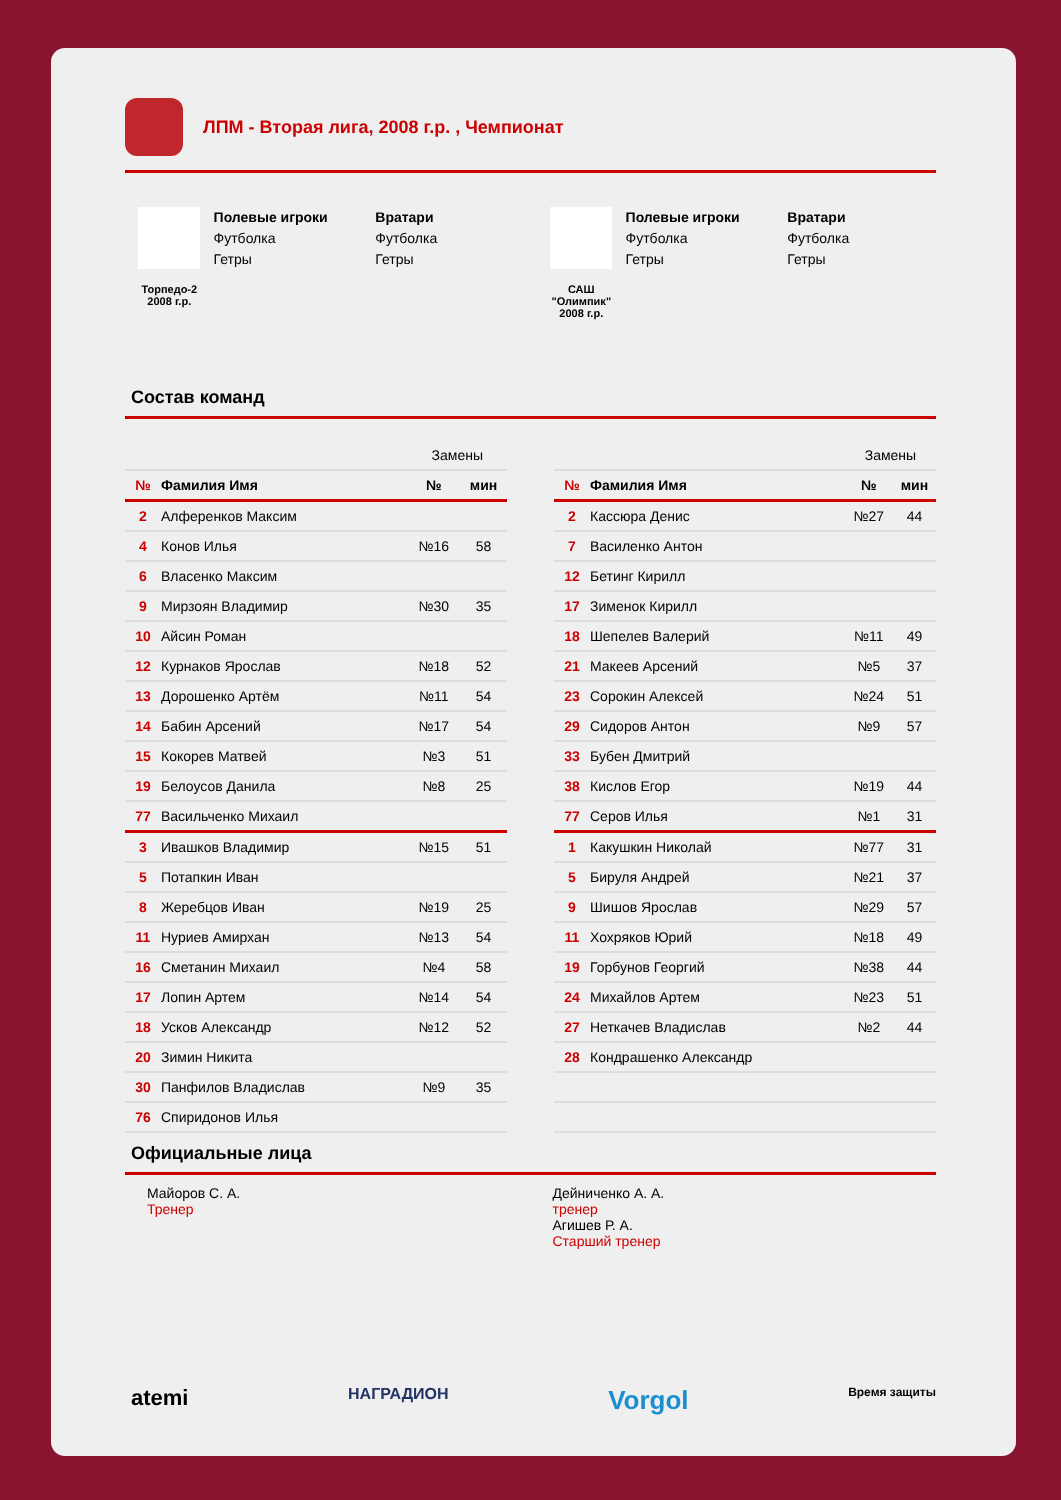ЛПМ - Вторая лига, 2008 г.р. , Чемпионат
Торпедо-2
2008 г.р.
Полевые игроки
Футболка
Гетры
Вратари
Футболка
Гетры
САШ
"Олимпик"
2008 г.р.
Полевые игроки
Футболка
Гетры
Вратари
Футболка
Гетры
Состав команд
| | | Замены | |
| № | Фамилия Имя | № | мин |
| 2 | Алференков Максим | | |
| 4 | Конов Илья | №16 | 58 |
| 6 | Власенко Максим | | |
| 9 | Мирзоян Владимир | №30 | 35 |
| 10 | Айсин Роман | | |
| 12 | Курнаков Ярослав | №18 | 52 |
| 13 | Дорошенко Артём | №11 | 54 |
| 14 | Бабин Арсений | №17 | 54 |
| 15 | Кокорев Матвей | №3 | 51 |
| 19 | Белоусов Данила | №8 | 25 |
| 77 | Васильченко Михаил | | |
| 3 | Ивашков Владимир | №15 | 51 |
| 5 | Потапкин Иван | | |
| 8 | Жеребцов Иван | №19 | 25 |
| 11 | Нуриев Амирхан | №13 | 54 |
| 16 | Сметанин Михаил | №4 | 58 |
| 17 | Лопин Артем | №14 | 54 |
| 18 | Усков Александр | №12 | 52 |
| 20 | Зимин Никита | | |
| 30 | Панфилов Владислав | №9 | 35 |
| 76 | Спиридонов Илья | | |
| | | Замены | |
| № | Фамилия Имя | № | мин |
| 2 | Кассюра Денис | №27 | 44 |
| 7 | Василенко Антон | | |
| 12 | Бетинг Кирилл | | |
| 17 | Зименок Кирилл | | |
| 18 | Шепелев Валерий | №11 | 49 |
| 21 | Макеев Арсений | №5 | 37 |
| 23 | Сорокин Алексей | №24 | 51 |
| 29 | Сидоров Антон | №9 | 57 |
| 33 | Бубен Дмитрий | | |
| 38 | Кислов Егор | №19 | 44 |
| 77 | Серов Илья | №1 | 31 |
| 1 | Какушкин Николай | №77 | 31 |
| 5 | Бируля Андрей | №21 | 37 |
| 9 | Шишов Ярослав | №29 | 57 |
| 11 | Хохряков Юрий | №18 | 49 |
| 19 | Горбунов Георгий | №38 | 44 |
| 24 | Михайлов Артем | №23 | 51 |
| 27 | Неткачев Владислав | №2 | 44 |
| 28 | Кондрашенко Александр | | |
Официальные лица
Майоров С. А.
Тренер
Дейниченко А. А.
тренер
Агишев Р. А.
Старший тренер
atemi НАГРАДИОН Vorgol Время защиты